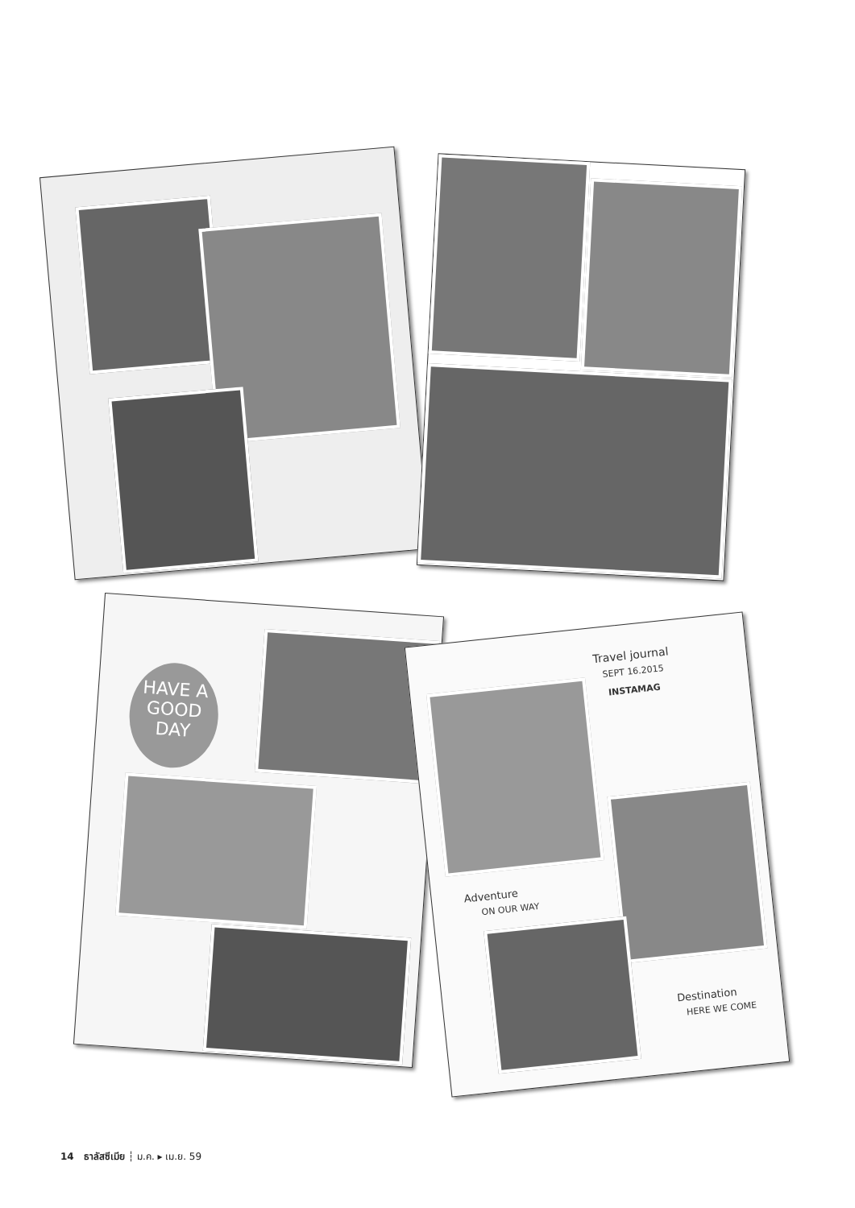HAVE A GOOD DAY
Travel journal
SEPT 16.2015
INSTAMAG
Adventure
ON OUR WAY
Destination
HERE WE COME
14 ธาลัสซีเมีย ┆ ม.ค. ▸ เม.ย. 59